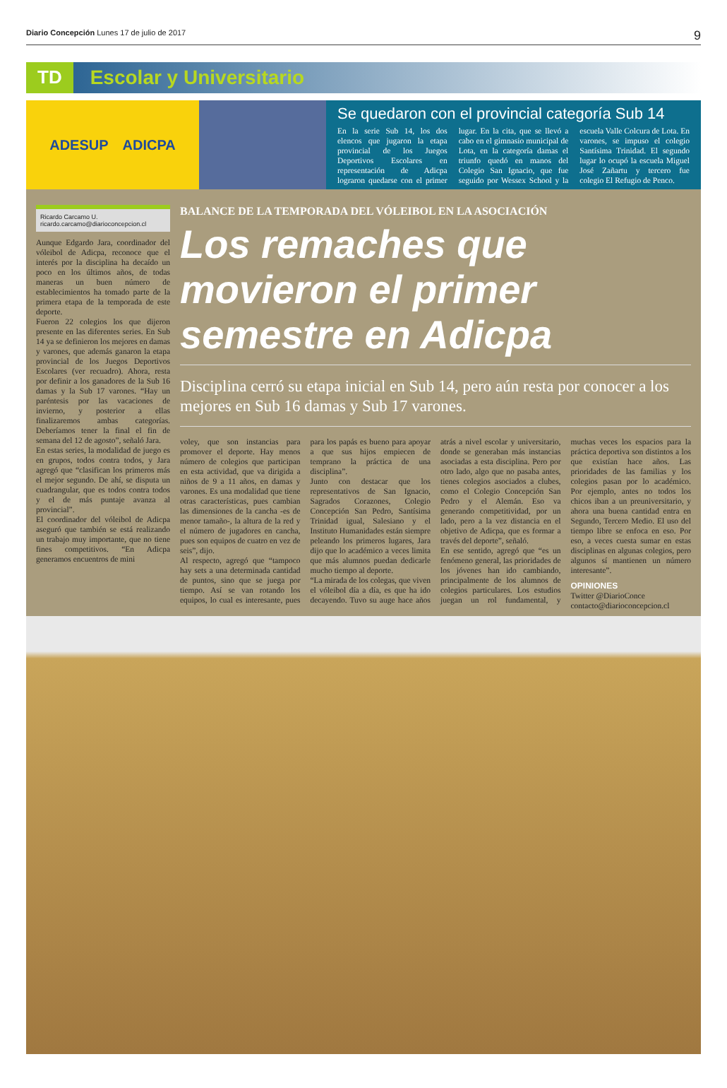Diario Concepción Lunes 17 de julio de 2017 9
TD Escolar y Universitario
ADESUP ADICPA
Se quedaron con el provincial categoría Sub 14
En la serie Sub 14, los dos elencos que jugaron la etapa provincial de los Juegos Deportivos Escolares en representación de Adicpa lograron quedarse con el primer lugar. En la cita, que se llevó a cabo en el gimnasio municipal de Lota, en la categoría damas el triunfo quedó en manos del Colegio San Ignacio, que fue seguido por Wessex School y la escuela Valle Colcura de Lota. En varones, se impuso el colegio Santísima Trinidad. El segundo lugar lo ocupó la escuela Miguel José Zañartu y tercero fue colegio El Refugio de Penco.
Ricardo Carcamo U.
ricardo.carcamo@diarioconcepcion.cl
Aunque Edgardo Jara, coordinador del vóleibol de Adicpa, reconoce que el interés por la disciplina ha decaído un poco en los últimos años, de todas maneras un buen número de establecimientos ha tomado parte de la primera etapa de la temporada de este deporte.
Fueron 22 colegios los que dijeron presente en las diferentes series. En Sub 14 ya se definieron los mejores en damas y varones, que además ganaron la etapa provincial de los Juegos Deportivos Escolares (ver recuadro). Ahora, resta por definir a los ganadores de la Sub 16 damas y la Sub 17 varones. “Hay un paréntesis por las vacaciones de invierno, y posterior a ellas finalizaremos ambas categorías. Deberíamos tener la final el fin de semana del 12 de agosto”, señaló Jara.
En estas series, la modalidad de juego es en grupos, todos contra todos, y Jara agregó que “clasifican los primeros más el mejor segundo. De ahí, se disputa un cuadrangular, que es todos contra todos y el de más puntaje avanza al provincial”.
El coordinador del vóleibol de Adicpa aseguró que también se está realizando un trabajo muy importante, que no tiene fines competitivos. “En Adicpa generamos encuentros de mini
BALANCE DE LA TEMPORADA DEL VÓLEIBOL EN LA ASOCIACIÓN
Los remaches que movieron el primer semestre en Adicpa
Disciplina cerró su etapa inicial en Sub 14, pero aún resta por conocer a los mejores en Sub 16 damas y Sub 17 varones.
voley, que son instancias para promover el deporte. Hay menos número de colegios que participan en esta actividad, que va dirigida a niños de 9 a 11 años, en damas y varones. Es una modalidad que tiene otras características, pues cambian las dimensiones de la cancha -es de menor tamaño-, la altura de la red y el número de jugadores en cancha, pues son equipos de cuatro en vez de seis”, dijo.
Al respecto, agregó que “tampoco hay sets a una determinada cantidad de puntos, sino que se juega por tiempo. Así se van rotando los equipos, lo cual es interesante, pues para los papás es bueno para apoyar a que sus hijos empiecen de temprano la práctica de una disciplina”.
Junto con destacar que los representativos de San Ignacio, Sagrados Corazones, Colegio Concepción San Pedro, Santísima Trinidad igual, Salesiano y el Instituto Humanidades están siempre peleando los primeros lugares, Jara dijo que lo académico a veces limita que más alumnos puedan dedicarle mucho tiempo al deporte.
“La mirada de los colegas, que viven el vóleibol día a día, es que ha ido decayendo. Tuvo su auge hace años atrás a nivel escolar y universitario, donde se generaban más instancias asociadas a esta disciplina. Pero por otro lado, algo que no pasaba antes, tienes colegios asociados a clubes, como el Colegio Concepción San Pedro y el Alemán. Eso va generando competitividad, por un lado, pero a la vez distancia en el objetivo de Adicpa, que es formar a través del deporte”, señaló.
En ese sentido, agregó que “es un fenómeno general, las prioridades de los jóvenes han ido cambiando, principalmente de los alumnos de colegios particulares. Los estudios juegan un rol fundamental, y muchas veces los espacios para la práctica deportiva son distintos a los que existían hace años. Las prioridades de las familias y los colegios pasan por lo académico. Por ejemplo, antes no todos los chicos iban a un preuniversitario, y ahora una buena cantidad entra en Segundo, Tercero Medio. El uso del tiempo libre se enfoca en eso. Por eso, a veces cuesta sumar en estas disciplinas en algunas colegios, pero algunos sí mantienen un número interesante”.
OPINIONES
Twitter @DiarioConce
contacto@diarioconcepcion.cl